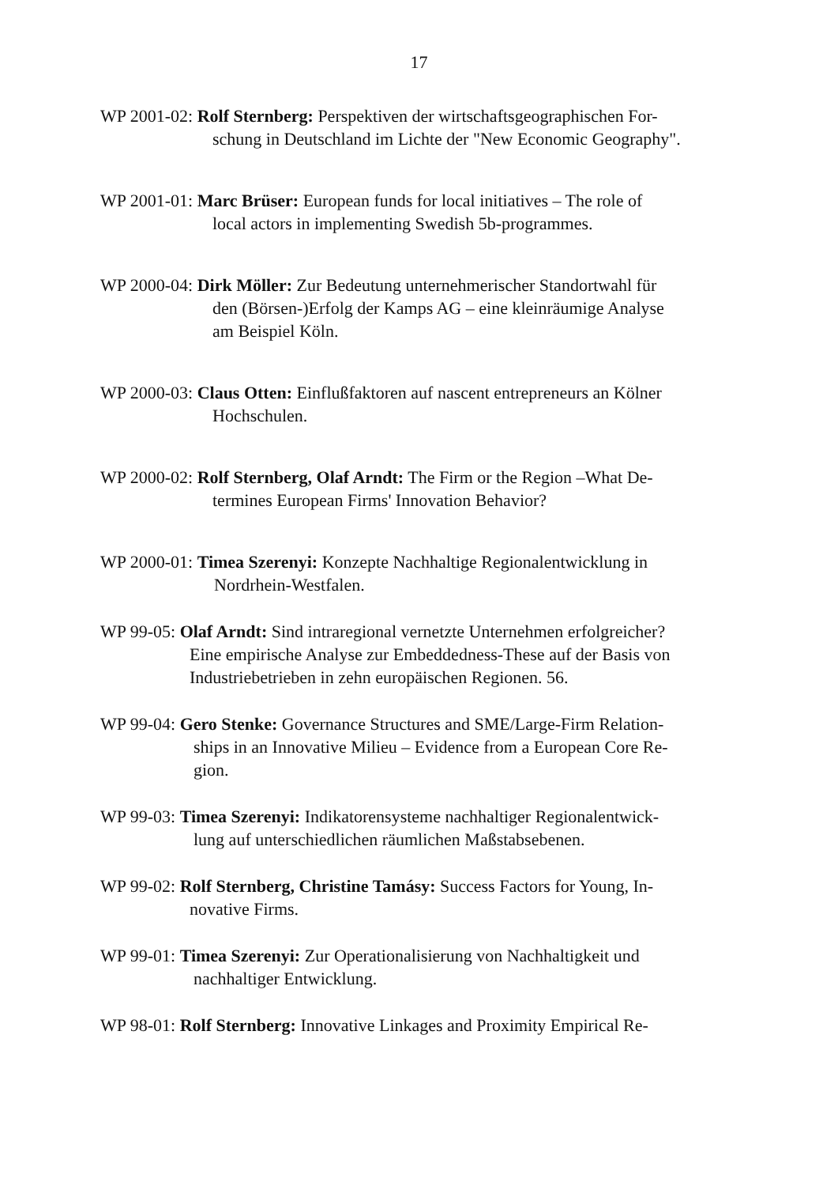17
WP 2001-02: Rolf Sternberg: Perspektiven der wirtschaftsgeographischen For-
schung in Deutschland im Lichte der "New Economic Geography".
WP 2001-01: Marc Brüser: European funds for local initiatives – The role of
local actors in implementing Swedish 5b-programmes.
WP 2000-04: Dirk Möller: Zur Bedeutung unternehmerischer Standortwahl für
den (Börsen-)Erfolg der Kamps AG – eine kleinräumige Analyse
am Beispiel Köln.
WP 2000-03: Claus Otten: Einflußfaktoren auf nascent entrepreneurs an Kölner
Hochschulen.
WP 2000-02: Rolf Sternberg, Olaf Arndt: The Firm or the Region –What De-
termines European Firms' Innovation Behavior?
WP 2000-01: Timea Szerenyi: Konzepte Nachhaltige Regionalentwicklung in
Nordrhein-Westfalen.
WP 99-05: Olaf Arndt: Sind intraregional vernetzte Unternehmen erfolgreicher?
Eine empirische Analyse zur Embeddedness-These auf der Basis von
Industriebetrieben in zehn europäischen Regionen. 56.
WP 99-04: Gero Stenke: Governance Structures and SME/Large-Firm Relation-
ships in an Innovative Milieu – Evidence from a European Core Re-
gion.
WP 99-03: Timea Szerenyi: Indikatorensysteme nachhaltiger Regionalentwick-
lung auf unterschiedlichen räumlichen Maßstabsebenen.
WP 99-02: Rolf Sternberg, Christine Tamásy: Success Factors for Young, In-
novative Firms.
WP 99-01: Timea Szerenyi: Zur Operationalisierung von Nachhaltigkeit und
nachhaltiger Entwicklung.
WP 98-01: Rolf Sternberg: Innovative Linkages and Proximity Empirical Re-